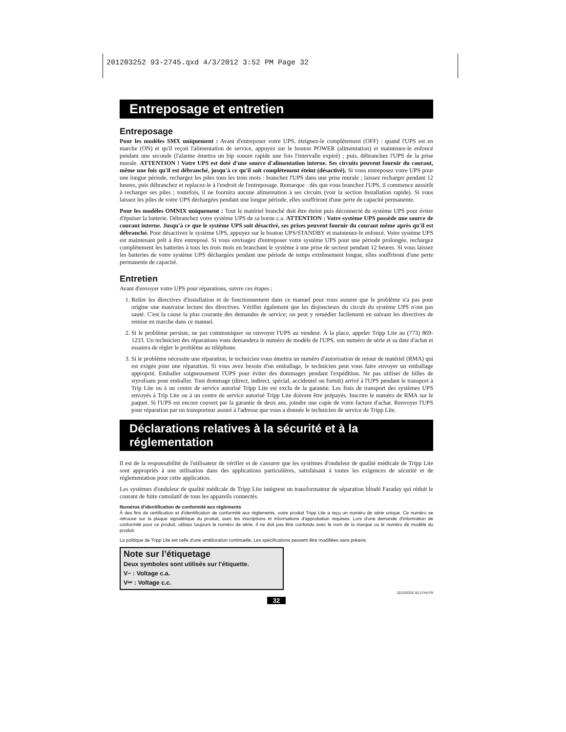201203252 93-2745.qxd 4/3/2012 3:52 PM Page 32
Entreposage et entretien
Entreposage
Pour les modèles SMX uniquement : Avant d'entreposer votre UPS, éteignez-le complètement (OFF) : quand l'UPS est en marche (ON) et qu'il reçoit l'alimentation de service, appuyez sur le bouton POWER (alimentation) et maintenez-le enfoncé pendant une seconde (l'alarme émettra un bip sonore rapide une fois l'intervalle expiré) ; puis, débranchez l'UPS de la prise murale. ATTENTION ! Votre UPS est doté d'une source d'alimentation interne. Ses circuits peuvent fournir du courant, même une fois qu'il est débranché, jusqu'à ce qu'il soit complètement éteint (désactivé). Si vous entreposez votre UPS pour une longue période, rechargez les piles tous les trois mois : branchez l'UPS dans une prise murale ; laissez recharger pendant 12 heures, puis débranchez et replacez-le à l'endroit de l'entreposage. Remarque : dès que vous branchez l'UPS, il commence aussitôt à recharger ses piles ; toutefois, il ne fournira aucune alimentation à ses circuits (voir la section Installation rapide). Si vous laissez les piles de votre UPS déchargées pendant une longue période, elles souffriront d'une perte de capacité permanente.
Pour les modèles OMNIX uniquement : Tout le matériel branché doit être éteint puis déconnecté du système UPS pour éviter d'épuiser la batterie. Débranchez votre système UPS de sa borne c.a. ATTENTION : Votre système UPS possède une source de courant interne. Jusqu'à ce que le système UPS soit désactivé, ses prises peuvent fournir du courant même après qu'il est débranché. Pour désactivez le système UPS, appuyez sur le bouton UPS/STANDBY et maintenez-le enfoncé. Votre système UPS est maintenant prêt à être entreposé. Si vous envisagez d'entreposer votre système UPS pour une période prolongée, rechargez complètement les batteries à tous les trois mois en branchant le système à une prise de secteur pendant 12 heures. Si vous laissez les batteries de votre système UPS déchargées pendant une période de temps extrêmement longue, elles souffriront d'une perte permanente de capacité.
Entretien
Avant d'envoyer votre UPS pour réparations, suivre ces étapes ;
1. Relire les directives d'installation et de fonctionnement dans ce manuel pour vous assurer que le problème n'a pas pour origine une mauvaise lecture des directives. Vérifier également que les disjoncteurs du circuit du système UPS n'ont pas sauté. C'est la cause la plus courante des demandes de service; on peut y remédier facilement en suivant les directives de remise en marche dans ce manuel.
2. Si le problème persiste, ne pas communiquer ou renvoyer l'UPS au vendeur. À la place, appeler Tripp Lite au (773) 869-1233. Un technicien des réparations vous demandera le numéro de modèle de l'UPS, son numéro de série et sa date d'achat et essaiera de régler le problème au téléphone.
3. Si le problème nécessite une réparation, le technicien vous émettra un numéro d'autorisation de retour de matériel (RMA) qui est exigée pour une réparation. Si vous avez besoin d'un emballage, le technicien peut vous faire envoyer un emballage approprié. Emballer soigneusement l'UPS pour éviter des dommages pendant l'expédition. Ne pas utiliser de billes de styrofoam pour emballer. Tout dommage (direct, indirect, spécial, accidentel ou fortuit) arrivé à l'UPS pendant le transport à Trip Lite ou à un centre de service autorisé Tripp Lite est exclu de la garantie. Les frais de transport des systèmes UPS envoyés à Trip Lite ou à un centre de service autorisé Tripp Lite doivent être prépayés. Inscrire le numéro de RMA sur le paquet. Si l'UPS est encore couvert par la garantie de deux ans, joindre une copie de votre facture d'achat. Renvoyer l'UPS pour réparation par un transporteur assuré à l'adresse que vous a donnée le technicien de service de Tripp Lite.
Déclarations relatives à la sécurité et à la réglementation
Il est de la responsabilité de l'utilisateur de vérifier et de s'assurer que les systèmes d'onduleur de qualité médicale de Tripp Lite sont appropriés à une utilisation dans des applications particulières, satisfaisant à toutes les exigences de sécurité et de réglementation pour cette application.
Les systèmes d'onduleur de qualité médicale de Tripp Lite intègrent un transformateur de séparation blindé Faraday qui réduit le courant de fuite cumulatif de tous les appareils connectés.
Numéros d'identification de conformité aux règlements
À des fins de certification et d'identification de conformité aux règlements, votre produit Tripp Lite a reçu un numéro de série unique. Ce numéro se retrouve sur la plaque signalétique du produit, avec les inscriptions et informations d'approbation requises. Lors d'une demande d'information de conformité pour ce produit, utilisez toujours le numéro de série. Il ne doit pas être confondu avec le nom de la marque ou le numéro de modèle du produit.
La politique de Tripp Lite est celle d'une amélioration continuelle. Les spécifications peuvent être modifiées sans préavis.
Note sur l’étiquetage
Deux symboles sont utilisés sur l’étiquette.
V~ : Voltage c.a.
V⎓ : Voltage c.c.
201203252 93-2745-FR
32